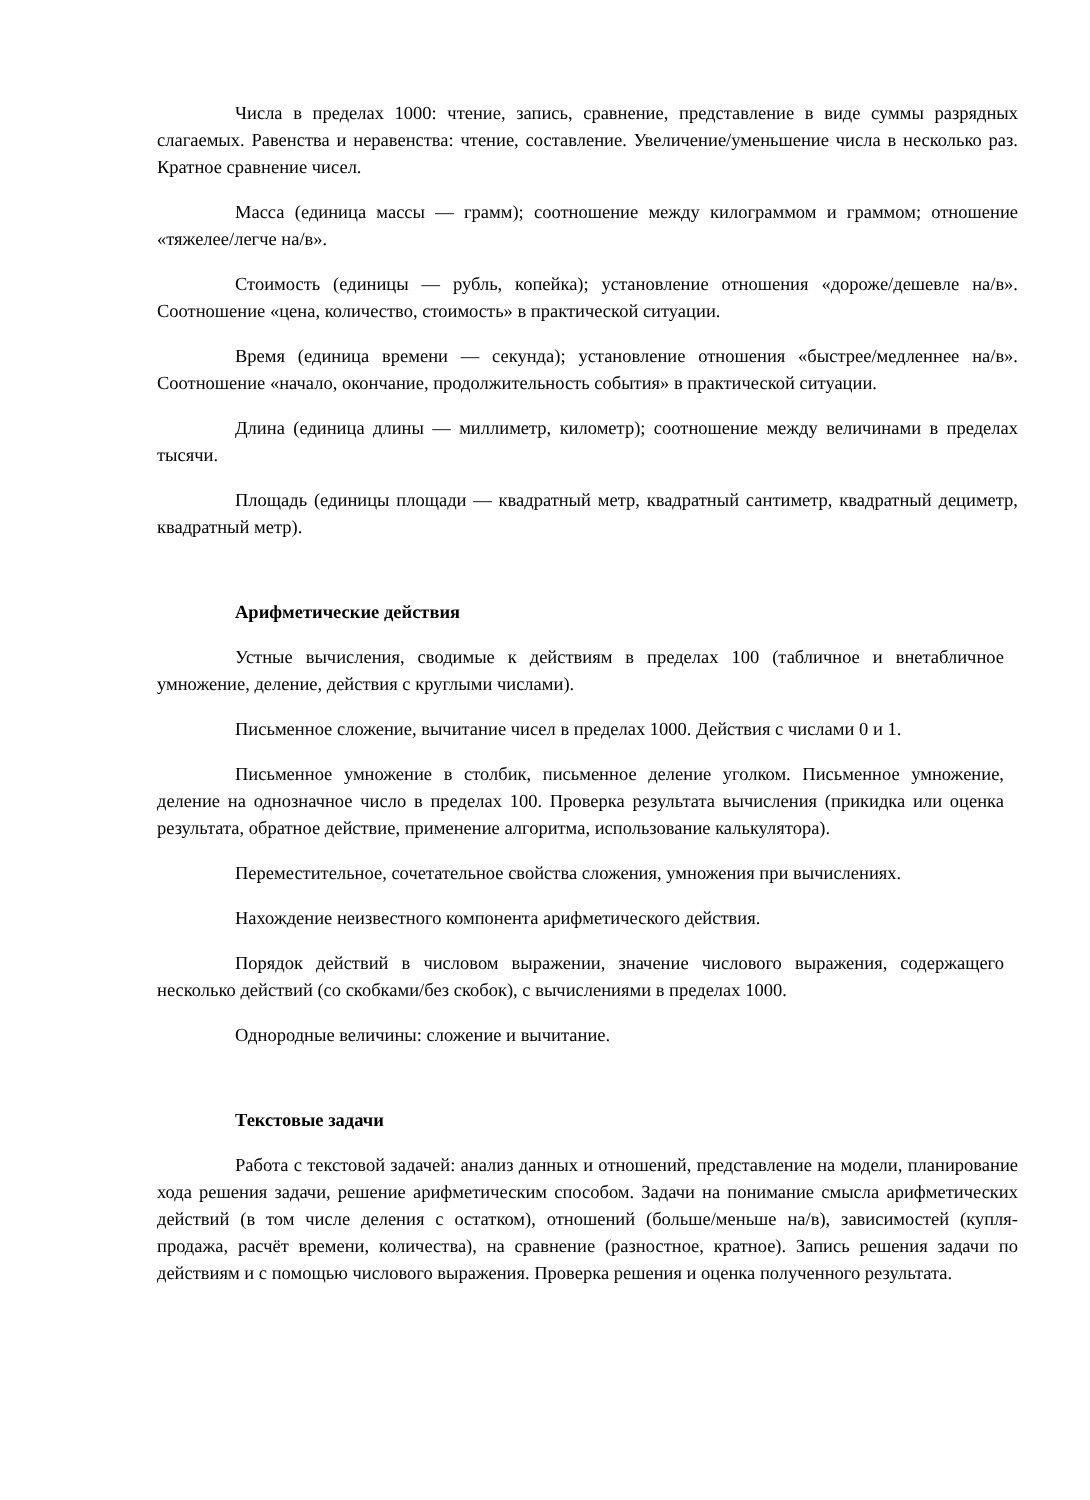Числа в пределах 1000: чтение, запись, сравнение, представление в виде суммы разрядных слагаемых. Равенства и неравенства: чтение, составление. Увеличение/уменьшение числа в несколько раз. Кратное сравнение чисел.
Масса (единица массы — грамм); соотношение между килограммом и граммом; отношение «тяжелее/легче на/в».
Стоимость (единицы — рубль, копейка); установление отношения «дороже/дешевле на/в». Соотношение «цена, количество, стоимость» в практической ситуации.
Время (единица времени — секунда); установление отношения «быстрее/медленнее на/в». Соотношение «начало, окончание, продолжительность события» в практической ситуации.
Длина (единица длины — миллиметр, километр); соотношение между величинами в пределах тысячи.
Площадь (единицы площади — квадратный метр, квадратный сантиметр, квадратный дециметр, квадратный метр).
Арифметические действия
Устные вычисления, сводимые к действиям в пределах 100 (табличное и внетабличное умножение, деление, действия с круглыми числами).
Письменное сложение, вычитание чисел в пределах 1000. Действия с числами 0 и 1.
Письменное умножение в столбик, письменное деление уголком. Письменное умножение, деление на однозначное число в пределах 100. Проверка результата вычисления (прикидка или оценка результата, обратное действие, применение алгоритма, использование калькулятора).
Переместительное, сочетательное свойства сложения, умножения при вычислениях.
Нахождение неизвестного компонента арифметического действия.
Порядок действий в числовом выражении, значение числового выражения, содержащего несколько действий (со скобками/без скобок), с вычислениями в пределах 1000.
Однородные величины: сложение и вычитание.
Текстовые задачи
Работа с текстовой задачей: анализ данных и отношений, представление на модели, планирование хода решения задачи, решение арифметическим способом. Задачи на понимание смысла арифметических действий (в том числе деления с остатком), отношений (больше/меньше на/в), зависимостей (купля-продажа, расчёт времени, количества), на сравнение (разностное, кратное). Запись решения задачи по действиям и с помощью числового выражения. Проверка решения и оценка полученного результата.